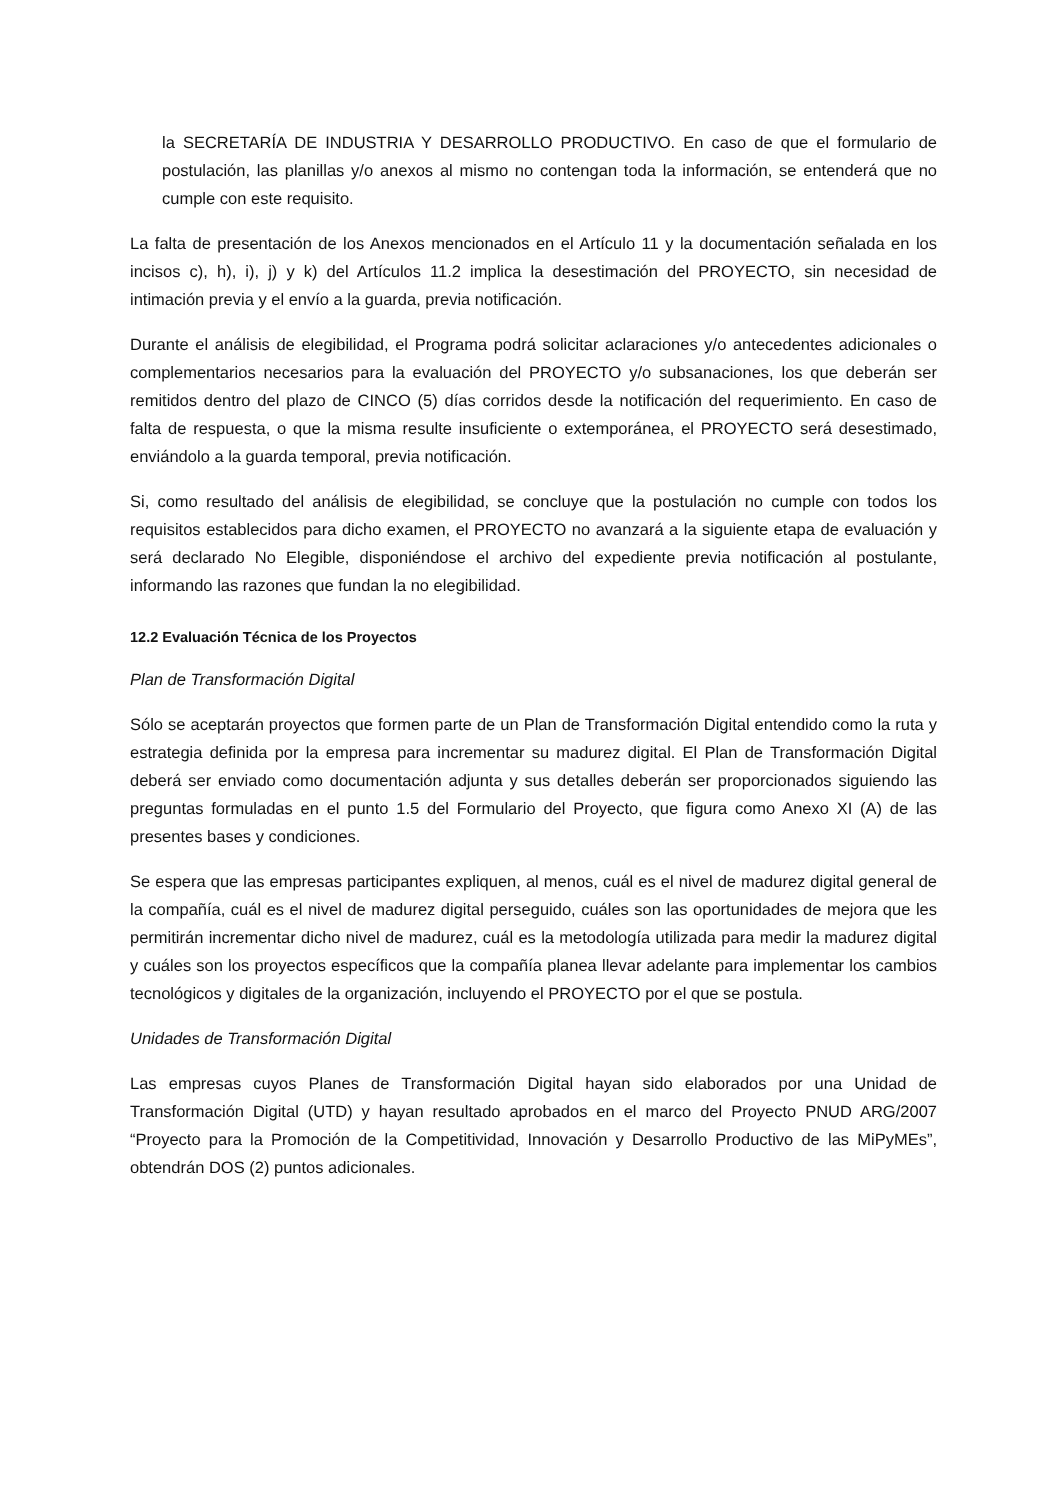la SECRETARÍA DE INDUSTRIA Y DESARROLLO PRODUCTIVO. En caso de que el formulario de postulación, las planillas y/o anexos al mismo no contengan toda la información, se entenderá que no cumple con este requisito.
La falta de presentación de los Anexos mencionados en el Artículo 11 y la documentación señalada en los incisos c), h), i), j) y k) del Artículos 11.2 implica la desestimación del PROYECTO, sin necesidad de intimación previa y el envío a la guarda, previa notificación.
Durante el análisis de elegibilidad, el Programa podrá solicitar aclaraciones y/o antecedentes adicionales o complementarios necesarios para la evaluación del PROYECTO y/o subsanaciones, los que deberán ser remitidos dentro del plazo de CINCO (5) días corridos desde la notificación del requerimiento. En caso de falta de respuesta, o que la misma resulte insuficiente o extemporánea, el PROYECTO será desestimado, enviándolo a la guarda temporal, previa notificación.
Si, como resultado del análisis de elegibilidad, se concluye que la postulación no cumple con todos los requisitos establecidos para dicho examen, el PROYECTO no avanzará a la siguiente etapa de evaluación y será declarado No Elegible, disponiéndose el archivo del expediente previa notificación al postulante, informando las razones que fundan la no elegibilidad.
12.2 Evaluación Técnica de los Proyectos
Plan de Transformación Digital
Sólo se aceptarán proyectos que formen parte de un Plan de Transformación Digital entendido como la ruta y estrategia definida por la empresa para incrementar su madurez digital. El Plan de Transformación Digital deberá ser enviado como documentación adjunta y sus detalles deberán ser proporcionados siguiendo las preguntas formuladas en el punto 1.5 del Formulario del Proyecto, que figura como Anexo XI (A) de las presentes bases y condiciones.
Se espera que las empresas participantes expliquen, al menos, cuál es el nivel de madurez digital general de la compañía, cuál es el nivel de madurez digital perseguido, cuáles son las oportunidades de mejora que les permitirán incrementar dicho nivel de madurez, cuál es la metodología utilizada para medir la madurez digital y cuáles son los proyectos específicos que la compañía planea llevar adelante para implementar los cambios tecnológicos y digitales de la organización, incluyendo el PROYECTO por el que se postula.
Unidades de Transformación Digital
Las empresas cuyos Planes de Transformación Digital hayan sido elaborados por una Unidad de Transformación Digital (UTD) y hayan resultado aprobados en el marco del Proyecto PNUD ARG/2007 “Proyecto para la Promoción de la Competitividad, Innovación y Desarrollo Productivo de las MiPyMEs”, obtendrán DOS (2) puntos adicionales.